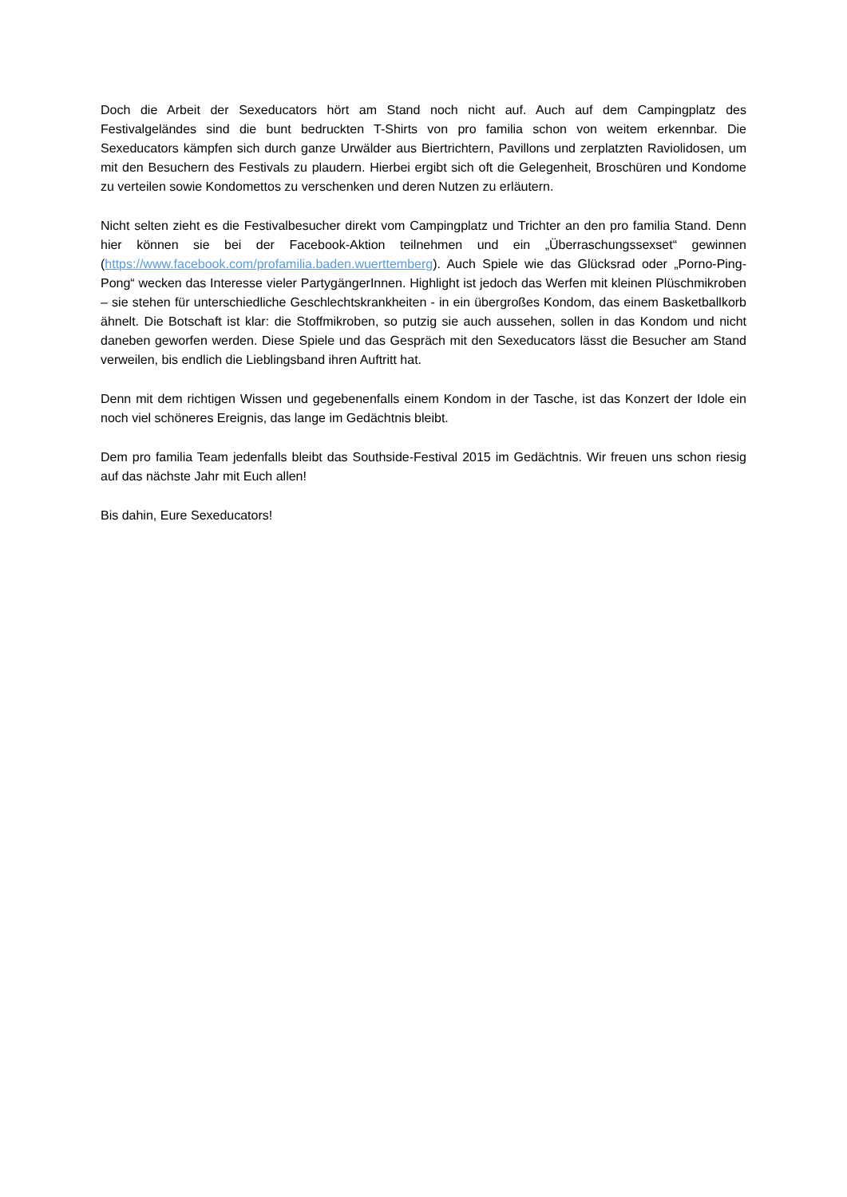Doch die Arbeit der Sexeducators hört am Stand noch nicht auf. Auch auf dem Campingplatz des Festivalgeländes sind die bunt bedruckten T-Shirts von pro familia schon von weitem erkennbar. Die Sexeducators kämpfen sich durch ganze Urwälder aus Biertrichtern, Pavillons und zerplatzten Raviolidosen, um mit den Besuchern des Festivals zu plaudern. Hierbei ergibt sich oft die Gelegenheit, Broschüren und Kondome zu verteilen sowie Kondomettos zu verschenken und deren Nutzen zu erläutern.
Nicht selten zieht es die Festivalbesucher direkt vom Campingplatz und Trichter an den pro familia Stand. Denn hier können sie bei der Facebook-Aktion teilnehmen und ein „Überraschungssexset“ gewinnen (https://www.facebook.com/profamilia.baden.wuerttemberg). Auch Spiele wie das Glücksrad oder „Porno-Ping-Pong“ wecken das Interesse vieler PartygängerInnen. Highlight ist jedoch das Werfen mit kleinen Plüschmikroben – sie stehen für unterschiedliche Geschlechtskrankheiten - in ein übergroßes Kondom, das einem Basketballkorb ähnelt. Die Botschaft ist klar: die Stoffmikroben, so putzig sie auch aussehen, sollen in das Kondom und nicht daneben geworfen werden. Diese Spiele und das Gespräch mit den Sexeducators lässt die Besucher am Stand verweilen, bis endlich die Lieblingsband ihren Auftritt hat.
Denn mit dem richtigen Wissen und gegebenenfalls einem Kondom in der Tasche, ist das Konzert der Idole ein noch viel schöneres Ereignis, das lange im Gedächtnis bleibt.
Dem pro familia Team jedenfalls bleibt das Southside-Festival 2015 im Gedächtnis. Wir freuen uns schon riesig auf das nächste Jahr mit Euch allen!
Bis dahin, Eure Sexeducators!